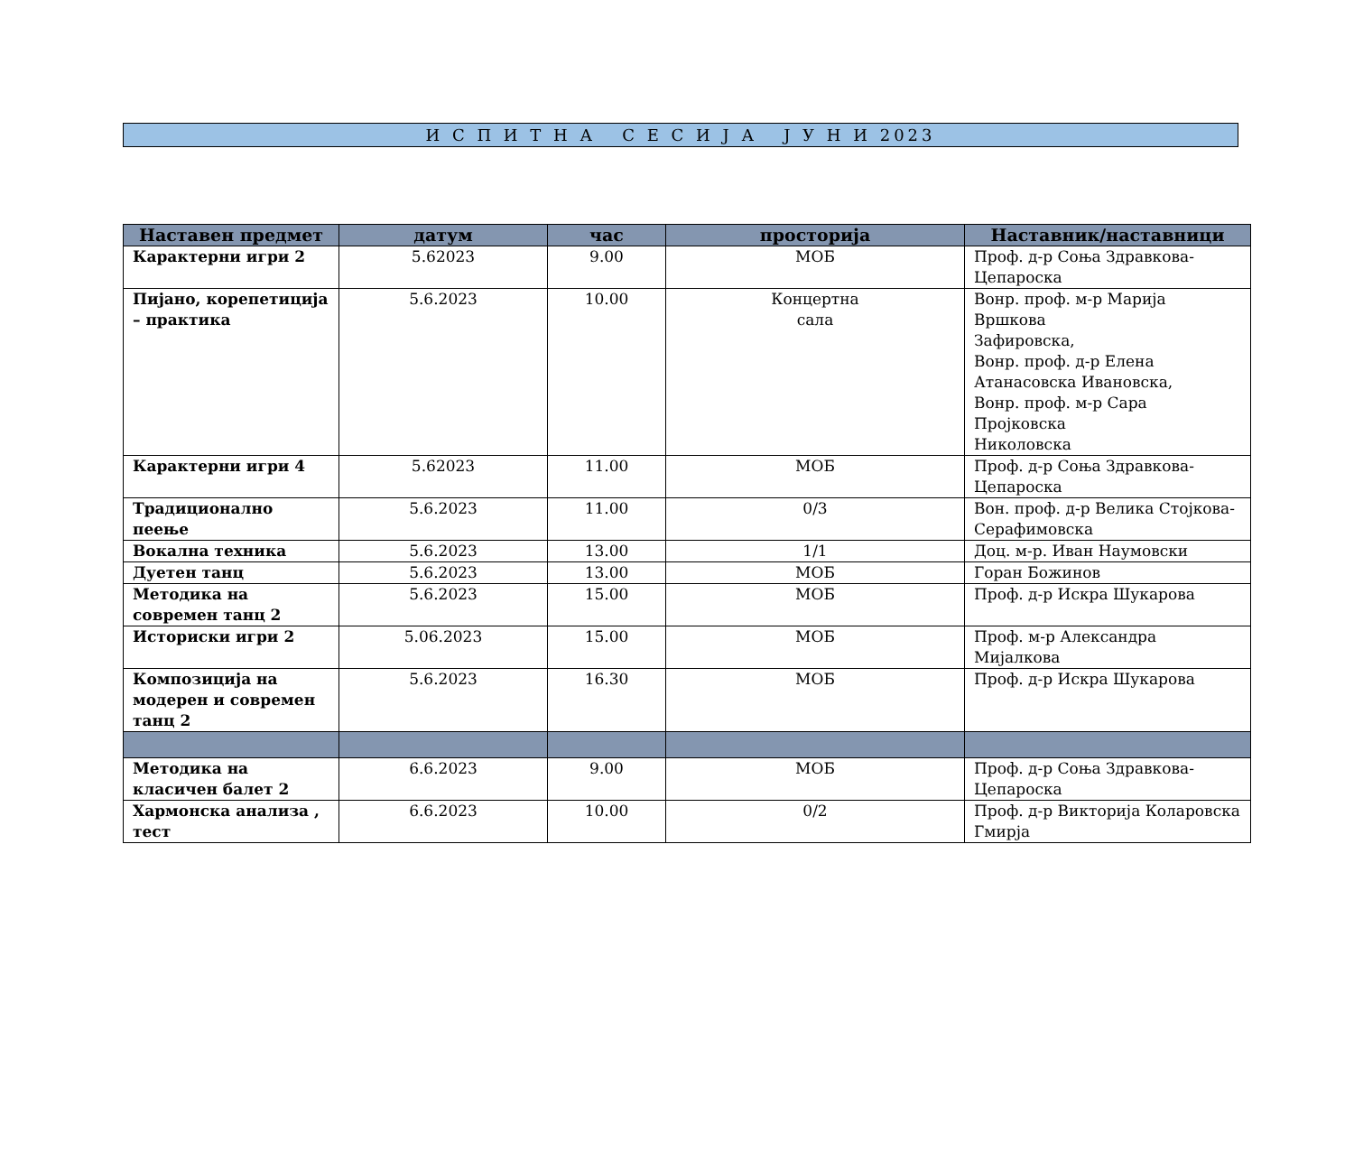И С П И Т Н А С Е С И Ј А Ј У Н И 2023
| Наставен предмет | датум | час | просторија | Наставник/наставници |
| --- | --- | --- | --- | --- |
| Карактерни игри 2 | 5.62023 | 9.00 | МОБ | Проф. д-р Соња Здравкова-Цепароска |
| Пијано, корепетиција – практика | 5.6.2023 | 10.00 | Концертна сала | Вонр. проф. м-р Марија Вршкова Зафировска, Вонр. проф. д-р Елена Атанасовска Ивановска, Вонр. проф. м-р Сара Пројковска Николовска |
| Карактерни игри 4 | 5.62023 | 11.00 | МОБ | Проф. д-р Соња Здравкова-Цепароска |
| Традиционално пеење | 5.6.2023 | 11.00 | 0/3 | Вон. проф. д-р Велика Стојкова-Серафимовска |
| Вокална техника | 5.6.2023 | 13.00 | 1/1 | Доц. м-р. Иван Наумовски |
| Дуетен танц | 5.6.2023 | 13.00 | МОБ | Горан Божинов |
| Методика на современ танц 2 | 5.6.2023 | 15.00 | МОБ | Проф. д-р Искра Шукарова |
| Историски игри 2 | 5.06.2023 | 15.00 | МОБ | Проф. м-р Александра Мијалкова |
| Композиција на модерен и современ танц 2 | 5.6.2023 | 16.30 | МОБ | Проф. д-р Искра Шукарова |
| Методика на класичен балет 2 | 6.6.2023 | 9.00 | МОБ | Проф. д-р Соња Здравкова-Цепароска |
| Хармонска анализа , тест | 6.6.2023 | 10.00 | 0/2 | Проф. д-р Викторија Коларовска Гмирја |